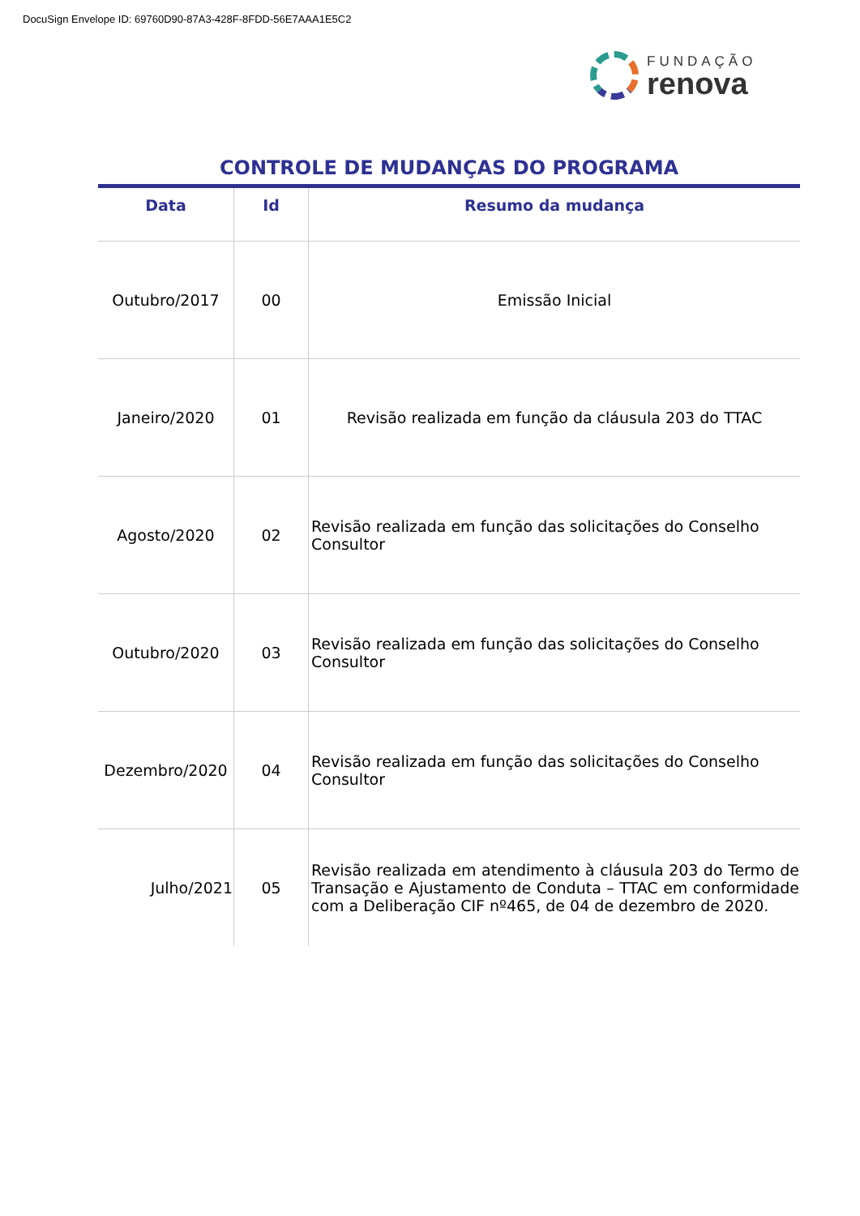DocuSign Envelope ID: 69760D90-87A3-428F-8FDD-56E7AAA1E5C2
FUNDAÇÃO
renova
CONTROLE DE MUDANÇAS DO PROGRAMA
| Data | Id | Resumo da mudança |
| --- | --- | --- |
| Outubro/2017 | 00 | Emissão Inicial |
| Janeiro/2020 | 01 | Revisão realizada em função da cláusula 203 do TTAC |
| Agosto/2020 | 02 | Revisão realizada em função das solicitações do Conselho Consultor |
| Outubro/2020 | 03 | Revisão realizada em função das solicitações do Conselho Consultor |
| Dezembro/2020 | 04 | Revisão realizada em função das solicitações do Conselho Consultor |
| Julho/2021 | 05 | Revisão realizada em atendimento à cláusula 203 do Termo de Transação e Ajustamento de Conduta – TTAC em conformidade com a Deliberação CIF nº465, de 04 de dezembro de 2020. |